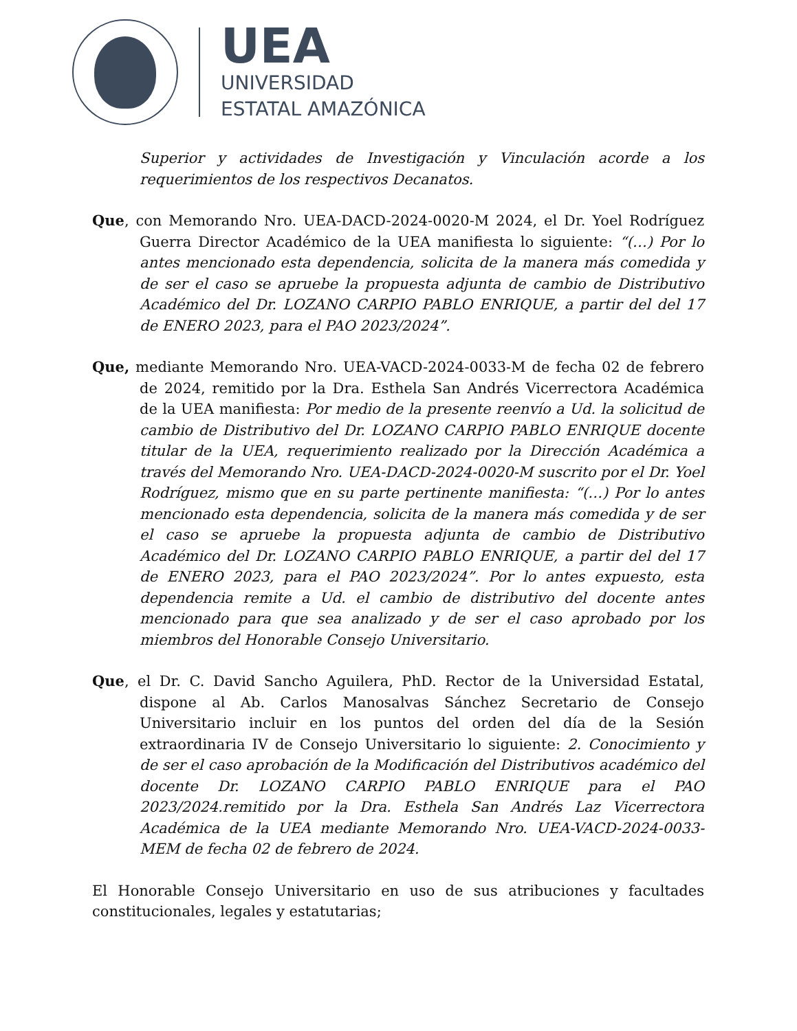UEA
UNIVERSIDAD
ESTATAL AMAZÓNICA
Superior y actividades de Investigación y Vinculación acorde a los requerimientos de los respectivos Decanatos.
Que, con Memorando Nro. UEA-DACD-2024-0020-M 2024, el Dr. Yoel Rodríguez Guerra Director Académico de la UEA manifiesta lo siguiente: “(…) Por lo antes mencionado esta dependencia, solicita de la manera más comedida y de ser el caso se apruebe la propuesta adjunta de cambio de Distributivo Académico del Dr. LOZANO CARPIO PABLO ENRIQUE, a partir del del 17 de ENERO 2023, para el PAO 2023/2024”.
Que, mediante Memorando Nro. UEA-VACD-2024-0033-M de fecha 02 de febrero de 2024, remitido por la Dra. Esthela San Andrés Vicerrectora Académica de la UEA manifiesta: Por medio de la presente reenvío a Ud. la solicitud de cambio de Distributivo del Dr. LOZANO CARPIO PABLO ENRIQUE docente titular de la UEA, requerimiento realizado por la Dirección Académica a través del Memorando Nro. UEA-DACD-2024-0020-M suscrito por el Dr. Yoel Rodríguez, mismo que en su parte pertinente manifiesta: “(…) Por lo antes mencionado esta dependencia, solicita de la manera más comedida y de ser el caso se apruebe la propuesta adjunta de cambio de Distributivo Académico del Dr. LOZANO CARPIO PABLO ENRIQUE, a partir del del 17 de ENERO 2023, para el PAO 2023/2024”. Por lo antes expuesto, esta dependencia remite a Ud. el cambio de distributivo del docente antes mencionado para que sea analizado y de ser el caso aprobado por los miembros del Honorable Consejo Universitario.
Que, el Dr. C. David Sancho Aguilera, PhD. Rector de la Universidad Estatal, dispone al Ab. Carlos Manosalvas Sánchez Secretario de Consejo Universitario incluir en los puntos del orden del día de la Sesión extraordinaria IV de Consejo Universitario lo siguiente: 2. Conocimiento y de ser el caso aprobación de la Modificación del Distributivos académico del docente Dr. LOZANO CARPIO PABLO ENRIQUE para el PAO 2023/2024.remitido por la Dra. Esthela San Andrés Laz Vicerrectora Académica de la UEA mediante Memorando Nro. UEA-VACD-2024-0033-MEM de fecha 02 de febrero de 2024.
El Honorable Consejo Universitario en uso de sus atribuciones y facultades constitucionales, legales y estatutarias;